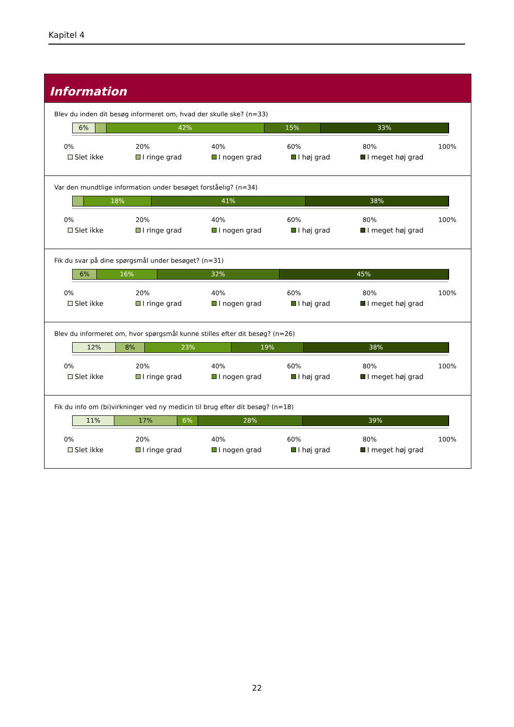Kapitel 4
Information
Blev du inden dit besøg informeret om, hvad der skulle ske? (n=33)
6% 42% 15% 33%
0% 20% 40% 60% 80% 100%
Slet ikke I ringe grad I nogen grad I høj grad I meget høj grad
Var den mundtlige information under besøget forståelig? (n=34)
18% 41% 38%
0% 20% 40% 60% 80% 100%
Slet ikke I ringe grad I nogen grad I høj grad I meget høj grad
Fik du svar på dine spørgsmål under besøget? (n=31)
6% 16% 32% 45%
0% 20% 40% 60% 80% 100%
Slet ikke I ringe grad I nogen grad I høj grad I meget høj grad
Blev du informeret om, hvor spørgsmål kunne stilles efter dit besøg? (n=26)
12% 8% 23% 19% 38%
0% 20% 40% 60% 80% 100%
Slet ikke I ringe grad I nogen grad I høj grad I meget høj grad
Fik du info om (bi)virkninger ved ny medicin til brug efter dit besøg? (n=18)
11% 17% 6% 28% 39%
0% 20% 40% 60% 80% 100%
Slet ikke I ringe grad I nogen grad I høj grad I meget høj grad
22